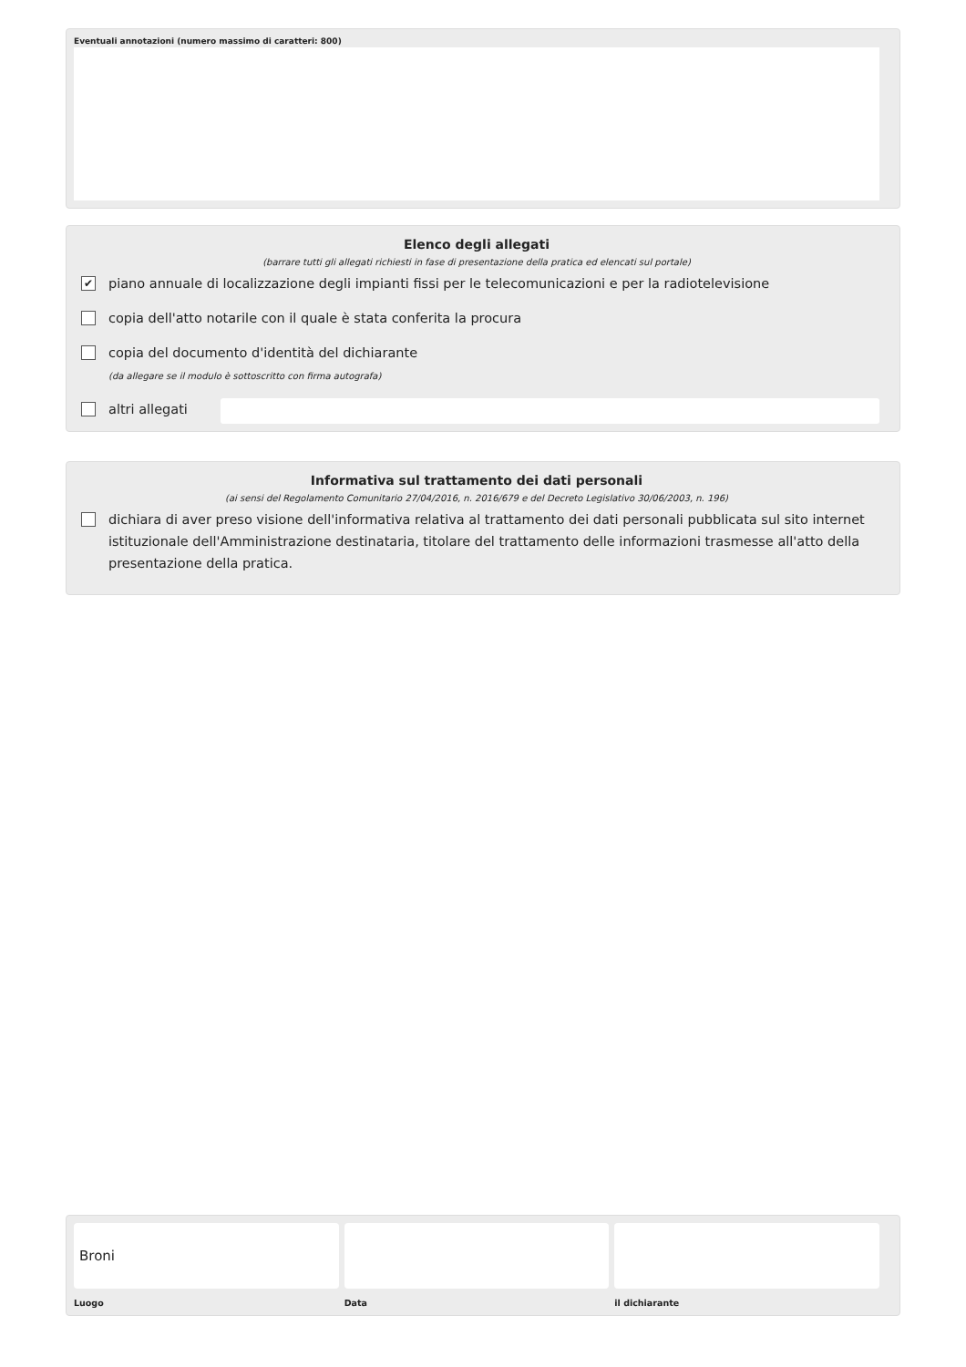Eventuali annotazioni (numero massimo di caratteri: 800)
Elenco degli allegati
(barrare tutti gli allegati richiesti in fase di presentazione della pratica ed elencati sul portale)
✔ piano annuale di localizzazione degli impianti fissi per le telecomunicazioni e per la radiotelevisione
copia dell'atto notarile con il quale è stata conferita la procura
copia del documento d'identità del dichiarante
(da allegare se il modulo è sottoscritto con firma autografa)
altri allegati
Informativa sul trattamento dei dati personali
(ai sensi del Regolamento Comunitario 27/04/2016, n. 2016/679 e del Decreto Legislativo 30/06/2003, n. 196)
dichiara di aver preso visione dell'informativa relativa al trattamento dei dati personali pubblicata sul sito internet istituzionale dell'Amministrazione destinataria, titolare del trattamento delle informazioni trasmesse all'atto della presentazione della pratica.
Broni
Luogo
Data il dichiarante